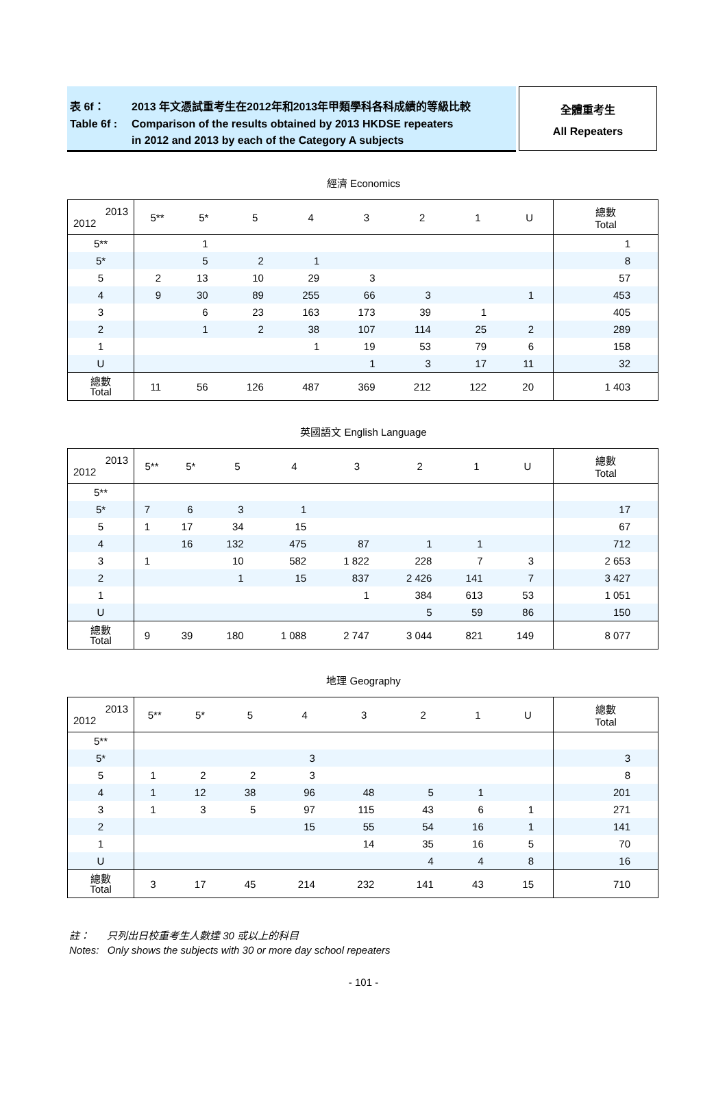表 6f： 2013 年文憑試重考生在2012年和2013年甲類學科各科成績的等級比較
Table 6f : Comparison of the results obtained by 2013 HKDSE repeaters
in 2012 and 2013 by each of the Category A subjects
全體重考生
All Repeaters
經濟 Economics
| 2013 2012 | 5** | 5* | 5 | 4 | 3 | 2 | 1 | U | 總數 Total |
| --- | --- | --- | --- | --- | --- | --- | --- | --- | --- |
| 5** | | 1 | | | | | | | 1 |
| 5* | | 5 | 2 | 1 | | | | | 8 |
| 5 | 2 | 13 | 10 | 29 | 3 | | | | 57 |
| 4 | 9 | 30 | 89 | 255 | 66 | 3 | | 1 | 453 |
| 3 | | 6 | 23 | 163 | 173 | 39 | 1 | | 405 |
| 2 | | 1 | 2 | 38 | 107 | 114 | 25 | 2 | 289 |
| 1 | | | | 1 | 19 | 53 | 79 | 6 | 158 |
| U | | | | | 1 | 3 | 17 | 11 | 32 |
| 總數 Total | 11 | 56 | 126 | 487 | 369 | 212 | 122 | 20 | 1 403 |
英國語文 English Language
| 2013 2012 | 5** | 5* | 5 | 4 | 3 | 2 | 1 | U | 總數 Total |
| --- | --- | --- | --- | --- | --- | --- | --- | --- | --- |
| 5** | | | | | | | | | |
| 5* | 7 | 6 | 3 | 1 | | | | | 17 |
| 5 | 1 | 17 | 34 | 15 | | | | | 67 |
| 4 | | 16 | 132 | 475 | 87 | 1 | 1 | | 712 |
| 3 | 1 | | 10 | 582 | 1 822 | 228 | 7 | 3 | 2 653 |
| 2 | | | 1 | 15 | 837 | 2 426 | 141 | 7 | 3 427 |
| 1 | | | | | 1 | 384 | 613 | 53 | 1 051 |
| U | | | | | | 5 | 59 | 86 | 150 |
| 總數 Total | 9 | 39 | 180 | 1 088 | 2 747 | 3 044 | 821 | 149 | 8 077 |
地理 Geography
| 2013 2012 | 5** | 5* | 5 | 4 | 3 | 2 | 1 | U | 總數 Total |
| --- | --- | --- | --- | --- | --- | --- | --- | --- | --- |
| 5** | | | | | | | | | |
| 5* | | | | 3 | | | | | 3 |
| 5 | 1 | 2 | 2 | 3 | | | | | 8 |
| 4 | 1 | 12 | 38 | 96 | 48 | 5 | 1 | | 201 |
| 3 | 1 | 3 | 5 | 97 | 115 | 43 | 6 | 1 | 271 |
| 2 | | | | 15 | 55 | 54 | 16 | 1 | 141 |
| 1 | | | | | 14 | 35 | 16 | 5 | 70 |
| U | | | | | | 4 | 4 | 8 | 16 |
| 總數 Total | 3 | 17 | 45 | 214 | 232 | 141 | 43 | 15 | 710 |
註： 只列出日校重考生人數達 30 或以上的科目
Notes: Only shows the subjects with 30 or more day school repeaters
- 101 -